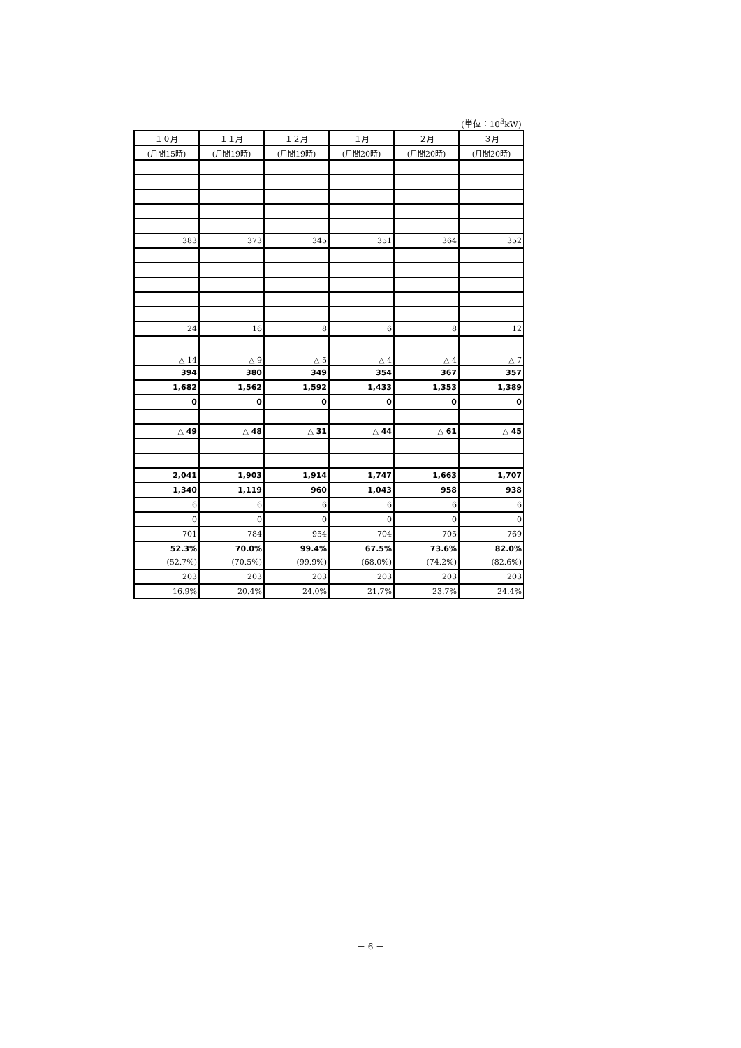(単位：10<sup>3</sup>kW)
| １０月 | １１月 | １２月 | １月 | ２月 | ３月 |
| --- | --- | --- | --- | --- | --- |
| (月間15時) | (月間19時) | (月間19時) | (月間20時) | (月間20時) | (月間20時) |
| 383 | 373 | 345 | 351 | 364 | 352 |
| 24 | 16 | 8 | 6 | 8 | 12 |
| △ 14 | △ 9 | △ 5 | △ 4 | △ 4 | △ 7 |
| 394 | 380 | 349 | 354 | 367 | 357 |
| 1,682 | 1,562 | 1,592 | 1,433 | 1,353 | 1,389 |
| 0 | 0 | 0 | 0 | 0 | 0 |
| △ 49 | △ 48 | △ 31 | △ 44 | △ 61 | △ 45 |
| 2,041 | 1,903 | 1,914 | 1,747 | 1,663 | 1,707 |
| 1,340 | 1,119 | 960 | 1,043 | 958 | 938 |
| 6 | 6 | 6 | 6 | 6 | 6 |
| 0 | 0 | 0 | 0 | 0 | 0 |
| 701 | 784 | 954 | 704 | 705 | 769 |
| 52.3% | 70.0% | 99.4% | 67.5% | 73.6% | 82.0% |
| (52.7%) | (70.5%) | (99.9%) | (68.0%) | (74.2%) | (82.6%) |
| 203 | 203 | 203 | 203 | 203 | 203 |
| 16.9% | 20.4% | 24.0% | 21.7% | 23.7% | 24.4% |
－ 6 －